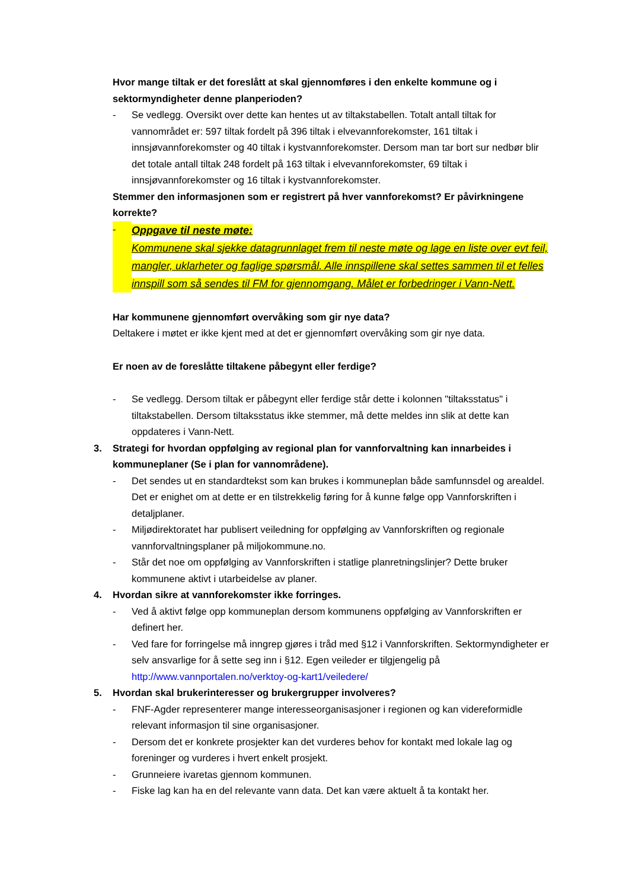Hvor mange tiltak er det foreslått at skal gjennomføres i den enkelte kommune og i sektormyndigheter denne planperioden?
- Se vedlegg. Oversikt over dette kan hentes ut av tiltakstabellen. Totalt antall tiltak for vannområdet er: 597 tiltak fordelt på 396 tiltak i elvevannforekomster, 161 tiltak i innsjøvannforekomster og 40 tiltak i kystvannforekomster. Dersom man tar bort sur nedbør blir det totale antall tiltak 248 fordelt på 163 tiltak i elvevannforekomster, 69 tiltak i innsjøvannforekomster og 16 tiltak i kystvannforekomster.
Stemmer den informasjonen som er registrert på hver vannforekomst? Er påvirkningene korrekte?
- Oppgave til neste møte:
Kommunene skal sjekke datagrunnlaget frem til neste møte og lage en liste over evt feil, mangler, uklarheter og faglige spørsmål. Alle innspillene skal settes sammen til et felles innspill som så sendes til FM for gjennomgang. Målet er forbedringer i Vann-Nett.
Har kommunene gjennomført overvåking som gir nye data?
Deltakere i møtet er ikke kjent med at det er gjennomført overvåking som gir nye data.
Er noen av de foreslåtte tiltakene påbegynt eller ferdige?
- Se vedlegg. Dersom tiltak er påbegynt eller ferdige står dette i kolonnen "tiltaksstatus" i tiltakstabellen. Dersom tiltaksstatus ikke stemmer, må dette meldes inn slik at dette kan oppdateres i Vann-Nett.
3. Strategi for hvordan oppfølging av regional plan for vannforvaltning kan innarbeides i kommuneplaner (Se i plan for vannområdene).
- Det sendes ut en standardtekst som kan brukes i kommuneplan både samfunnsdel og arealdel. Det er enighet om at dette er en tilstrekkelig føring for å kunne følge opp Vannforskriften i detaljplaner.
- Miljødirektoratet har publisert veiledning for oppfølging av Vannforskriften og regionale vannforvaltningsplaner på miljokommune.no.
- Står det noe om oppfølging av Vannforskriften i statlige planretningslinjer? Dette bruker kommunene aktivt i utarbeidelse av planer.
4. Hvordan sikre at vannforekomster ikke forringes.
- Ved å aktivt følge opp kommuneplan dersom kommunens oppfølging av Vannforskriften er definert her.
- Ved fare for forringelse må inngrep gjøres i tråd med §12 i Vannforskriften. Sektormyndigheter er selv ansvarlige for å sette seg inn i §12. Egen veileder er tilgjengelig på http://www.vannportalen.no/verktoy-og-kart1/veiledere/
5. Hvordan skal brukerinteresser og brukergrupper involveres?
- FNF-Agder representerer mange interesseorganisasjoner i regionen og kan videreformidle relevant informasjon til sine organisasjoner.
- Dersom det er konkrete prosjekter kan det vurderes behov for kontakt med lokale lag og foreninger og vurderes i hvert enkelt prosjekt.
- Grunneiere ivaretas gjennom kommunen.
- Fiske lag kan ha en del relevante vann data. Det kan være aktuelt å ta kontakt her.